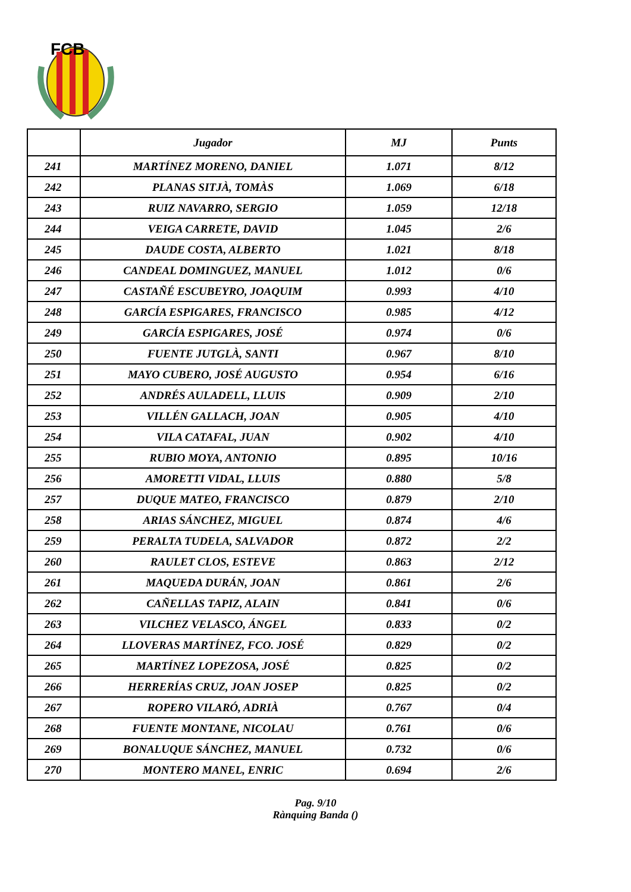FCB
| | Jugador | MJ | Punts |
| --- | --- | --- | --- |
| 241 | MARTÍNEZ MORENO, DANIEL | 1.071 | 8/12 |
| 242 | PLANAS SITJÀ, TOMÀS | 1.069 | 6/18 |
| 243 | RUIZ NAVARRO, SERGIO | 1.059 | 12/18 |
| 244 | VEIGA CARRETE, DAVID | 1.045 | 2/6 |
| 245 | DAUDE COSTA, ALBERTO | 1.021 | 8/18 |
| 246 | CANDEAL DOMINGUEZ, MANUEL | 1.012 | 0/6 |
| 247 | CASTAÑÉ ESCUBEYRO, JOAQUIM | 0.993 | 4/10 |
| 248 | GARCÍA ESPIGARES, FRANCISCO | 0.985 | 4/12 |
| 249 | GARCÍA ESPIGARES, JOSÉ | 0.974 | 0/6 |
| 250 | FUENTE JUTGLÀ, SANTI | 0.967 | 8/10 |
| 251 | MAYO CUBERO, JOSÉ AUGUSTO | 0.954 | 6/16 |
| 252 | ANDRÉS AULADELL, LLUIS | 0.909 | 2/10 |
| 253 | VILLÉN GALLACH, JOAN | 0.905 | 4/10 |
| 254 | VILA CATAFAL, JUAN | 0.902 | 4/10 |
| 255 | RUBIO MOYA, ANTONIO | 0.895 | 10/16 |
| 256 | AMORETTI VIDAL, LLUIS | 0.880 | 5/8 |
| 257 | DUQUE MATEO, FRANCISCO | 0.879 | 2/10 |
| 258 | ARIAS SÁNCHEZ, MIGUEL | 0.874 | 4/6 |
| 259 | PERALTA TUDELA, SALVADOR | 0.872 | 2/2 |
| 260 | RAULET CLOS, ESTEVE | 0.863 | 2/12 |
| 261 | MAQUEDA DURÁN, JOAN | 0.861 | 2/6 |
| 262 | CAÑELLAS TAPIZ, ALAIN | 0.841 | 0/6 |
| 263 | VILCHEZ VELASCO, ÁNGEL | 0.833 | 0/2 |
| 264 | LLOVERAS MARTÍNEZ, FCO. JOSÉ | 0.829 | 0/2 |
| 265 | MARTÍNEZ LOPEZOSA, JOSÉ | 0.825 | 0/2 |
| 266 | HERRERÍAS CRUZ, JOAN JOSEP | 0.825 | 0/2 |
| 267 | ROPERO VILARÓ, ADRIÀ | 0.767 | 0/4 |
| 268 | FUENTE MONTANE, NICOLAU | 0.761 | 0/6 |
| 269 | BONALUQUE SÁNCHEZ, MANUEL | 0.732 | 0/6 |
| 270 | MONTERO MANEL, ENRIC | 0.694 | 2/6 |
Pag. 9/10
Rànquing Banda ()